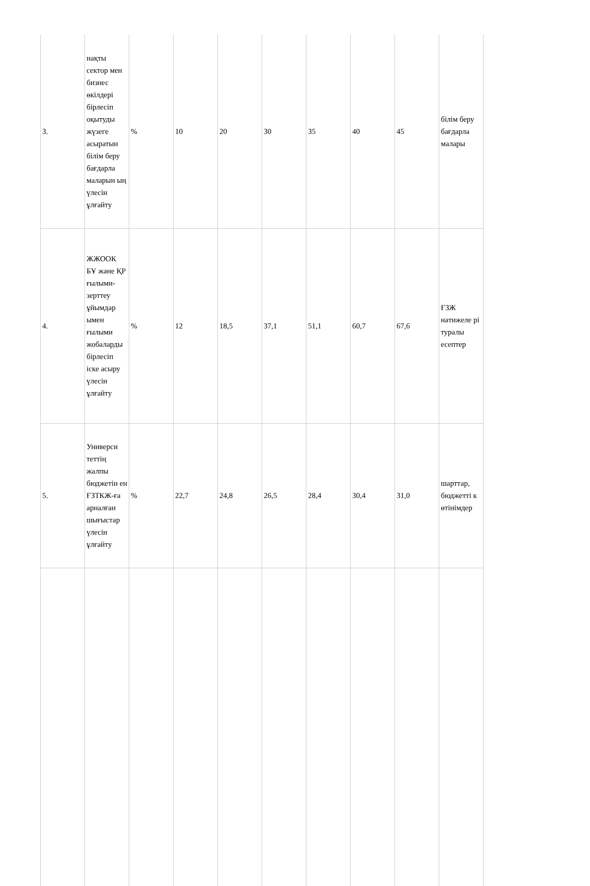| 3. | нақты сектор мен бизнес өкілдері бірлесіп оқытуды жүзеге асыратын білім беру бағдарла маларын ың үлесін ұлғайту | % | 10 | 20 | 30 | 35 | 40 | 45 | білім беру бағдарла малары |
| 4. | ЖЖООК БҰ және ҚР ғылыми-зерттеу ұйымдар ымен ғылыми жобаларды бірлесіп іске асыру үлесін ұлғайту | % | 12 | 18,5 | 37,1 | 51,1 | 60,7 | 67,6 | ҒЗЖ нәтижеле рі туралы есептер |
| 5. | Универси теттің жалпы бюджетін ен ҒЗТКЖ-ға арналған шығыстар үлесін ұлғайту | % | 22,7 | 24,8 | 26,5 | 28,4 | 30,4 | 31,0 | шарттар, бюджетті к өтінімдер |